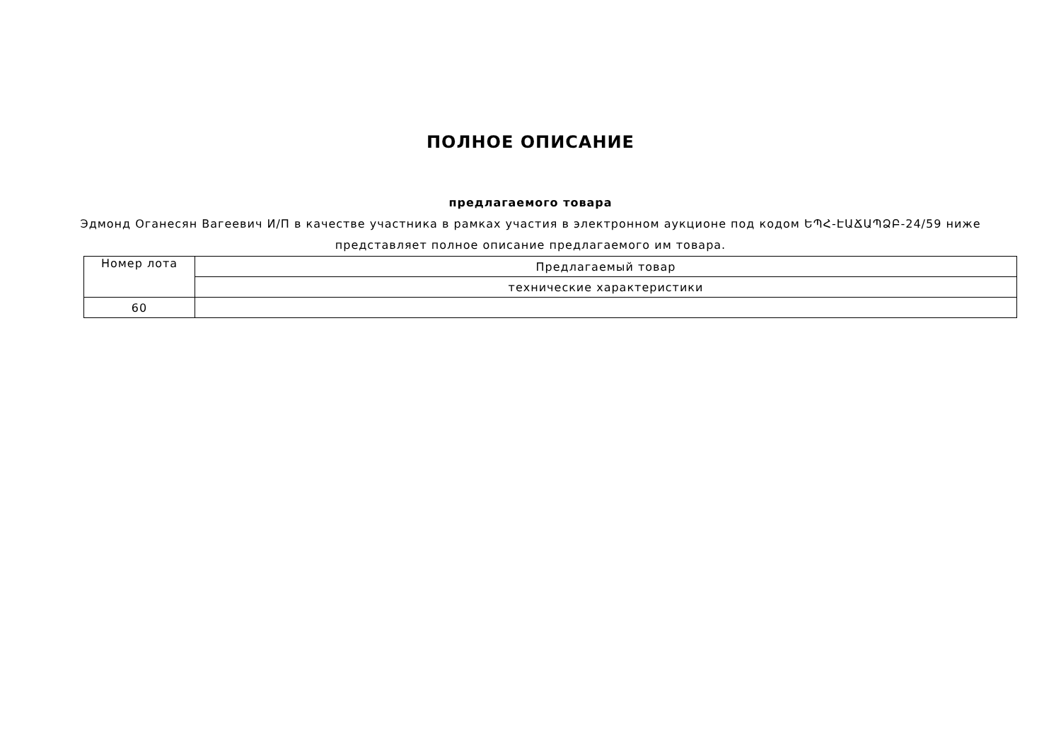ПОЛНОЕ ОПИСАНИЕ
предлагаемого товара
Эдмонд Оганесян Вагеевич И/П в качестве участника в рамках участия в электронном аукционе под кодом ԵՊՀ-ԷԱՃԱՊՁԲ-24/59 ниже представляет полное описание предлагаемого им товара.
| Номер лота | Предлагаемый товар |
| | технические характеристики |
| 60 | |